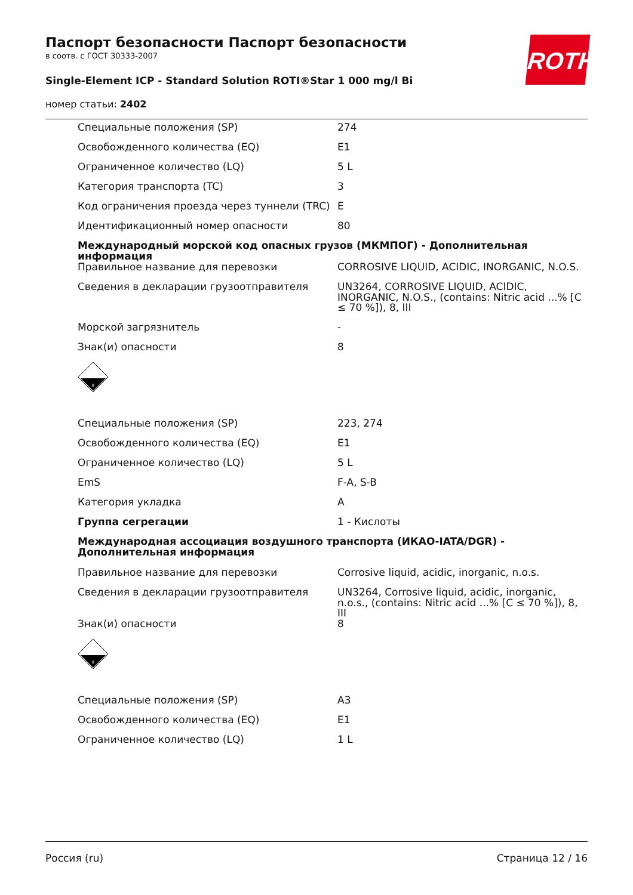Паспорт безопасности Паспорт безопасности
в соотв. с ГОСТ 30333-2007
Single-Element ICP - Standard Solution ROTI®Star 1 000 mg/l Bi
номер статьи: 2402
ROTH
| Специальные положения (SP) | 274 |
| Освобожденного количества (EQ) | E1 |
| Ограниченное количество (LQ) | 5 L |
| Категория транспорта (TC) | 3 |
| Код ограничения проезда через туннели (TRC) | E |
| Идентификационный номер опасности | 80 |
| Международный морской код опасных грузов (МКМПОГ) - Дополнительная информация | |
| Правильное название для перевозки | CORROSIVE LIQUID, ACIDIC, INORGANIC, N.O.S. |
| Сведения в декларации грузоотправителя | UN3264, CORROSIVE LIQUID, ACIDIC, INORGANIC, N.O.S., (contains: Nitric acid ...% [C ≤ 70 %]), 8, III |
| Морской загрязнитель | - |
| Знак(и) опасности | 8 |
| 8 | |
| Специальные положения (SP) | 223, 274 |
| Освобожденного количества (EQ) | E1 |
| Ограниченное количество (LQ) | 5 L |
| EmS | F-A, S-B |
| Категория укладка | A |
| Группа сегрегации | 1 - Кислоты |
| Международная ассоциация воздушного транспорта (ИКАО-IATA/DGR) - Дополнительная информация | |
| Правильное название для перевозки | Corrosive liquid, acidic, inorganic, n.o.s. |
| Сведения в декларации грузоотправителя | UN3264, Corrosive liquid, acidic, inorganic, n.o.s., (contains: Nitric acid ...% [C ≤ 70 %]), 8, III |
| Знак(и) опасности | 8 |
| 8 | |
| Специальные положения (SP) | A3 |
| Освобожденного количества (EQ) | E1 |
| Ограниченное количество (LQ) | 1 L |
Россия (ru) Страница 12 / 16